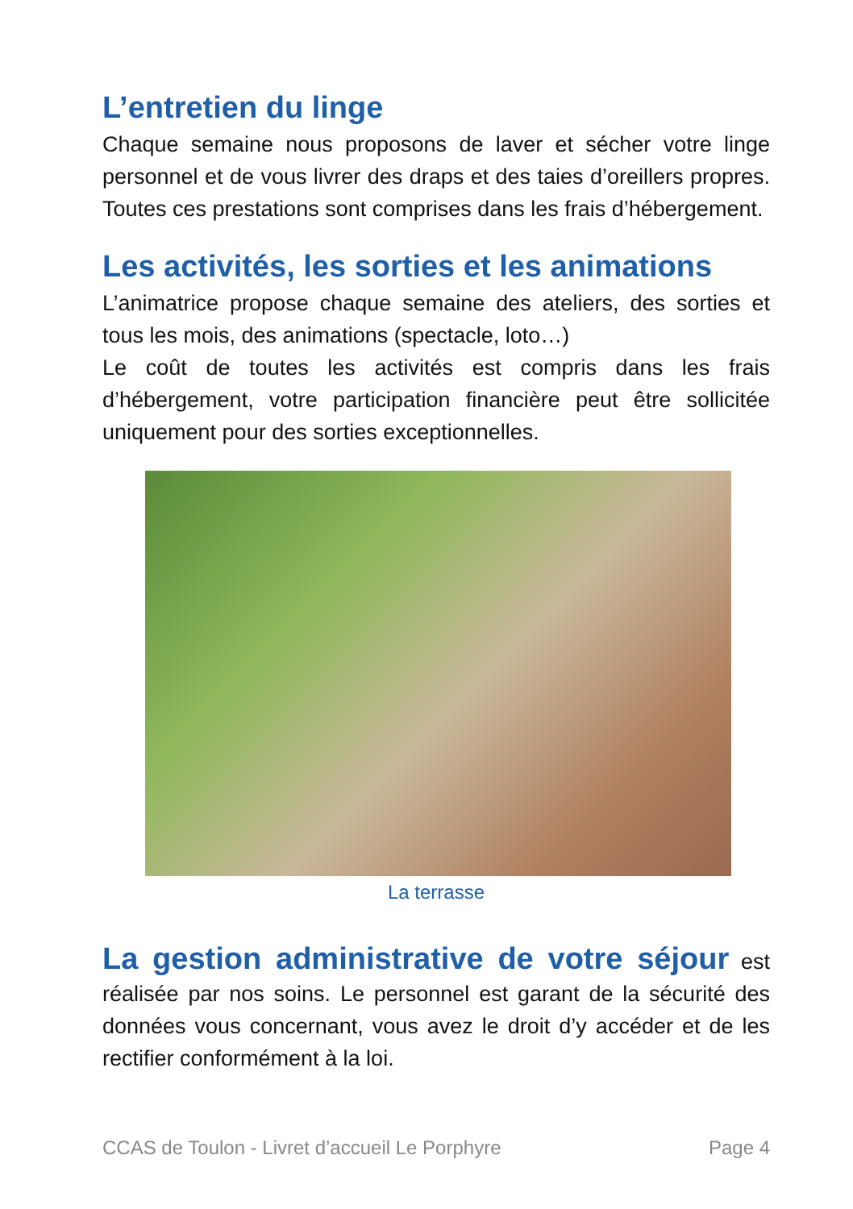L’entretien du linge
Chaque semaine nous proposons de laver et sécher votre linge personnel et de vous livrer des draps et des taies d’oreillers propres. Toutes ces prestations sont comprises dans les frais d’hébergement.
Les activités, les sorties et les animations
L’animatrice propose chaque semaine des ateliers, des sorties et tous les mois, des animations (spectacle, loto…)
Le coût de toutes les activités est compris dans les frais d’hébergement, votre participation financière peut être sollicitée uniquement pour des sorties exceptionnelles.
La terrasse
La gestion administrative de votre séjour est réalisée par nos soins. Le personnel est garant de la sécurité des données vous concernant, vous avez le droit d’y accéder et de les rectifier conformément à la loi.
CCAS de Toulon - Livret d’accueil Le Porphyre Page 4